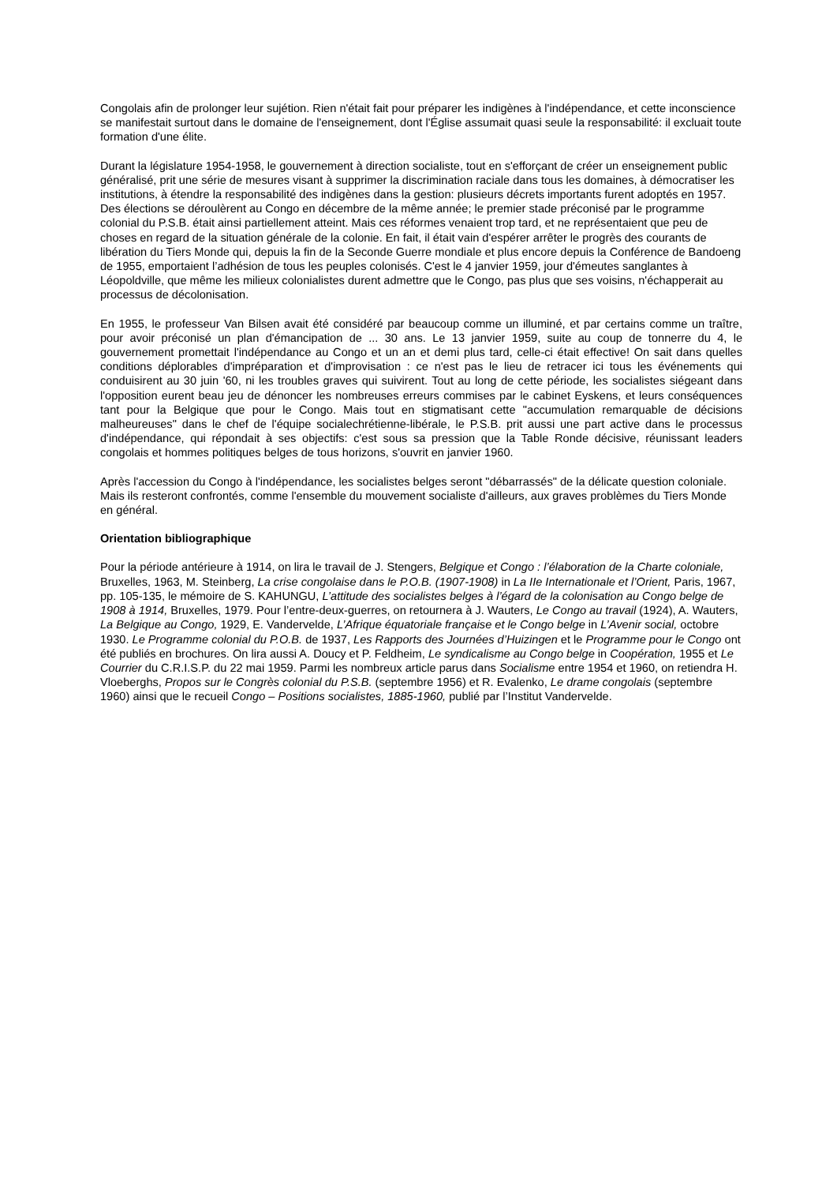Congolais afin de prolonger leur sujétion. Rien n'était fait pour préparer les indigènes à l'indépendance, et cette inconscience se manifestait surtout dans le domaine de l'enseignement, dont l'Église assumait quasi seule la responsabilité: il excluait toute formation d'une élite.
Durant la législature 1954-1958, le gouvernement à direction socialiste, tout en s'efforçant de créer un enseignement public généralisé, prit une série de mesures visant à supprimer la discrimination raciale dans tous les domaines, à démocratiser les institutions, à étendre la responsabilité des indigènes dans la gestion: plusieurs décrets importants furent adoptés en 1957. Des élections se déroulèrent au Congo en décembre de la même année; le premier stade préconisé par le programme colonial du P.S.B. était ainsi partiellement atteint. Mais ces réformes venaient trop tard, et ne représentaient que peu de choses en regard de la situation générale de la colonie. En fait, il était vain d'espérer arrêter le progrès des courants de libération du Tiers Monde qui, depuis la fin de la Seconde Guerre mondiale et plus encore depuis la Conférence de Bandoeng de 1955, emportaient l’adhésion de tous les peuples colonisés. C'est le 4 janvier 1959, jour d'émeutes sanglantes à Léopoldville, que même les milieux colonialistes durent admettre que le Congo, pas plus que ses voisins, n'échapperait au processus de décolonisation.
En 1955, le professeur Van Bilsen avait été considéré par beaucoup comme un illuminé, et par certains comme un traître, pour avoir préconisé un plan d'émancipation de ... 30 ans. Le 13 janvier 1959, suite au coup de tonnerre du 4, le gouvernement promettait l'indépendance au Congo et un an et demi plus tard, celle-ci était effective! On sait dans quelles conditions déplorables d'impréparation et d'improvisation : ce n'est pas le lieu de retracer ici tous les événements qui conduisirent au 30 juin '60, ni les troubles graves qui suivirent. Tout au long de cette période, les socialistes siégeant dans l'opposition eurent beau jeu de dénoncer les nombreuses erreurs commises par le cabinet Eyskens, et leurs conséquences tant pour la Belgique que pour le Congo. Mais tout en stigmatisant cette "accumulation remarquable de décisions malheureuses" dans le chef de l'équipe socialechrétienne-libérale, le P.S.B. prit aussi une part active dans le processus d'indépendance, qui répondait à ses objectifs: c'est sous sa pression que la Table Ronde décisive, réunissant leaders congolais et hommes politiques belges de tous horizons, s'ouvrit en janvier 1960.
Après l'accession du Congo à l'indépendance, les socialistes belges seront "débarrassés" de la délicate question coloniale. Mais ils resteront confrontés, comme l'ensemble du mouvement socialiste d'ailleurs, aux graves problèmes du Tiers Monde en général.
Orientation bibliographique
Pour la période antérieure à 1914, on lira le travail de J. Stengers, Belgique et Congo : l’élaboration de la Charte coloniale, Bruxelles, 1963, M. Steinberg, La crise congolaise dans le P.O.B. (1907-1908) in La IIe Internationale et l’Orient, Paris, 1967, pp. 105-135, le mémoire de S. KAHUNGU, L’attitude des socialistes belges à l’égard de la colonisation au Congo belge de 1908 à 1914, Bruxelles, 1979. Pour l’entre-deux-guerres, on retournera à J. Wauters, Le Congo au travail (1924), A. Wauters, La Belgique au Congo, 1929, E. Vandervelde, L’Afrique équatoriale française et le Congo belge in L’Avenir social, octobre 1930. Le Programme colonial du P.O.B. de 1937, Les Rapports des Journées d’Huizingen et le Programme pour le Congo ont été publiés en brochures. On lira aussi A. Doucy et P. Feldheim, Le syndicalisme au Congo belge in Coopération, 1955 et Le Courrier du C.R.I.S.P. du 22 mai 1959. Parmi les nombreux article parus dans Socialisme entre 1954 et 1960, on retiendra H. Vloeberghs, Propos sur le Congrès colonial du P.S.B. (septembre 1956) et R. Evalenko, Le drame congolais (septembre 1960) ainsi que le recueil Congo – Positions socialistes, 1885-1960, publié par l’Institut Vandervelde.